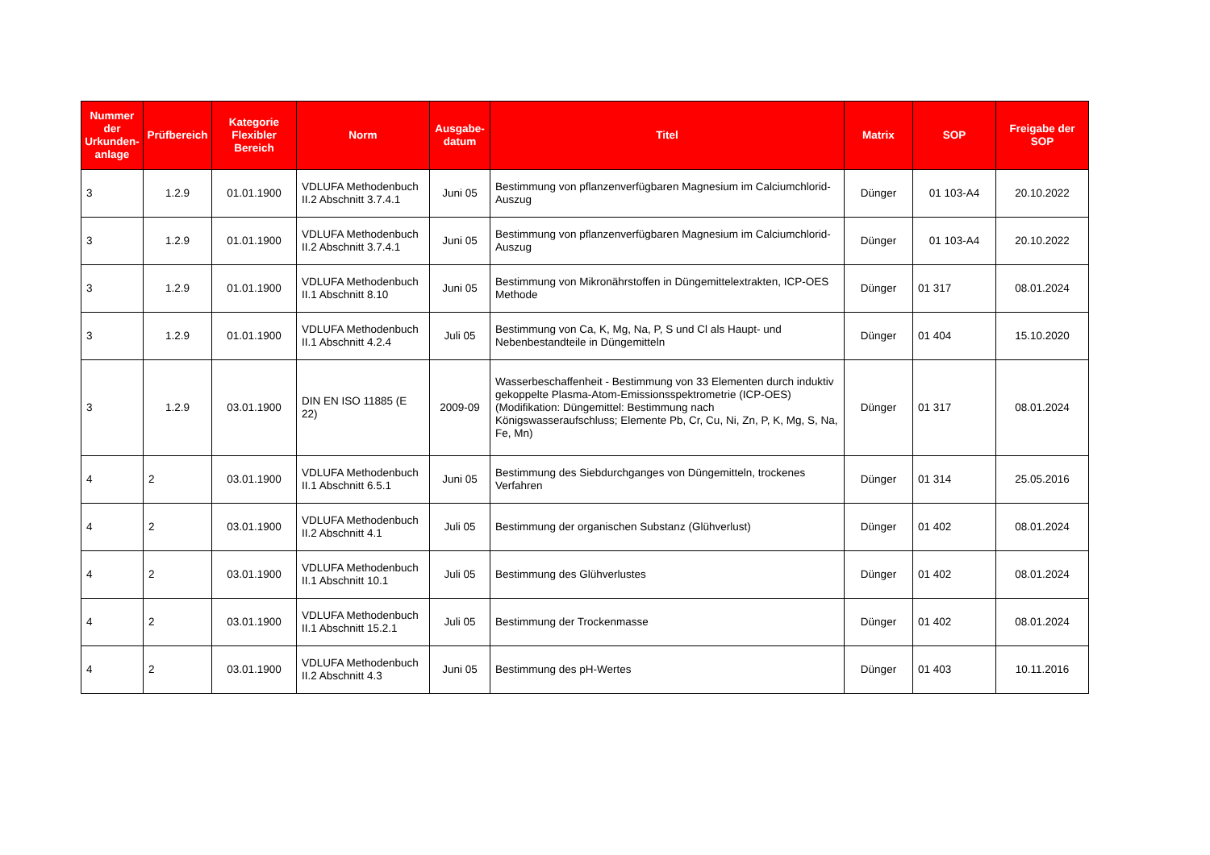| Nummer der Urkunden-anlage | Prüfbereich | Kategorie Flexibler Bereich | Norm | Ausgabe-datum | Titel | Matrix | SOP | Freigabe der SOP |
| --- | --- | --- | --- | --- | --- | --- | --- | --- |
| 3 | 1.2.9 | 01.01.1900 | VDLUFA Methodenbuch II.2 Abschnitt 3.7.4.1 | Juni 05 | Bestimmung von pflanzenverfügbaren Magnesium im Calciumchlorid-Auszug | Dünger | 01 103-A4 | 20.10.2022 |
| 3 | 1.2.9 | 01.01.1900 | VDLUFA Methodenbuch II.2 Abschnitt 3.7.4.1 | Juni 05 | Bestimmung von pflanzenverfügbaren Magnesium im Calciumchlorid-Auszug | Dünger | 01 103-A4 | 20.10.2022 |
| 3 | 1.2.9 | 01.01.1900 | VDLUFA Methodenbuch II.1 Abschnitt 8.10 | Juni 05 | Bestimmung von Mikronährstoffen in Düngemittelextrakten, ICP-OES Methode | Dünger | 01 317 | 08.01.2024 |
| 3 | 1.2.9 | 01.01.1900 | VDLUFA Methodenbuch II.1 Abschnitt 4.2.4 | Juli 05 | Bestimmung von Ca, K, Mg, Na, P, S und Cl als Haupt- und Nebenbestandteile in Düngemitteln | Dünger | 01 404 | 15.10.2020 |
| 3 | 1.2.9 | 03.01.1900 | DIN EN ISO 11885 (E 22) | 2009-09 | Wasserbeschaffenheit - Bestimmung von 33 Elementen durch induktiv gekoppelte Plasma-Atom-Emissionsspektrometrie (ICP-OES) (Modifikation: Düngemittel: Bestimmung nach Königswasseraufschluss; Elemente Pb, Cr, Cu, Ni, Zn, P, K, Mg, S, Na, Fe, Mn) | Dünger | 01 317 | 08.01.2024 |
| 4 | 2 | 03.01.1900 | VDLUFA Methodenbuch II.1 Abschnitt 6.5.1 | Juni 05 | Bestimmung des Siebdurchganges von Düngemitteln, trockenes Verfahren | Dünger | 01 314 | 25.05.2016 |
| 4 | 2 | 03.01.1900 | VDLUFA Methodenbuch II.2 Abschnitt 4.1 | Juli 05 | Bestimmung der organischen Substanz (Glühverlust) | Dünger | 01 402 | 08.01.2024 |
| 4 | 2 | 03.01.1900 | VDLUFA Methodenbuch II.1 Abschnitt 10.1 | Juli 05 | Bestimmung des Glühverlustes | Dünger | 01 402 | 08.01.2024 |
| 4 | 2 | 03.01.1900 | VDLUFA Methodenbuch II.1 Abschnitt 15.2.1 | Juli 05 | Bestimmung der Trockenmasse | Dünger | 01 402 | 08.01.2024 |
| 4 | 2 | 03.01.1900 | VDLUFA Methodenbuch II.2 Abschnitt 4.3 | Juni 05 | Bestimmung des pH-Wertes | Dünger | 01 403 | 10.11.2016 |